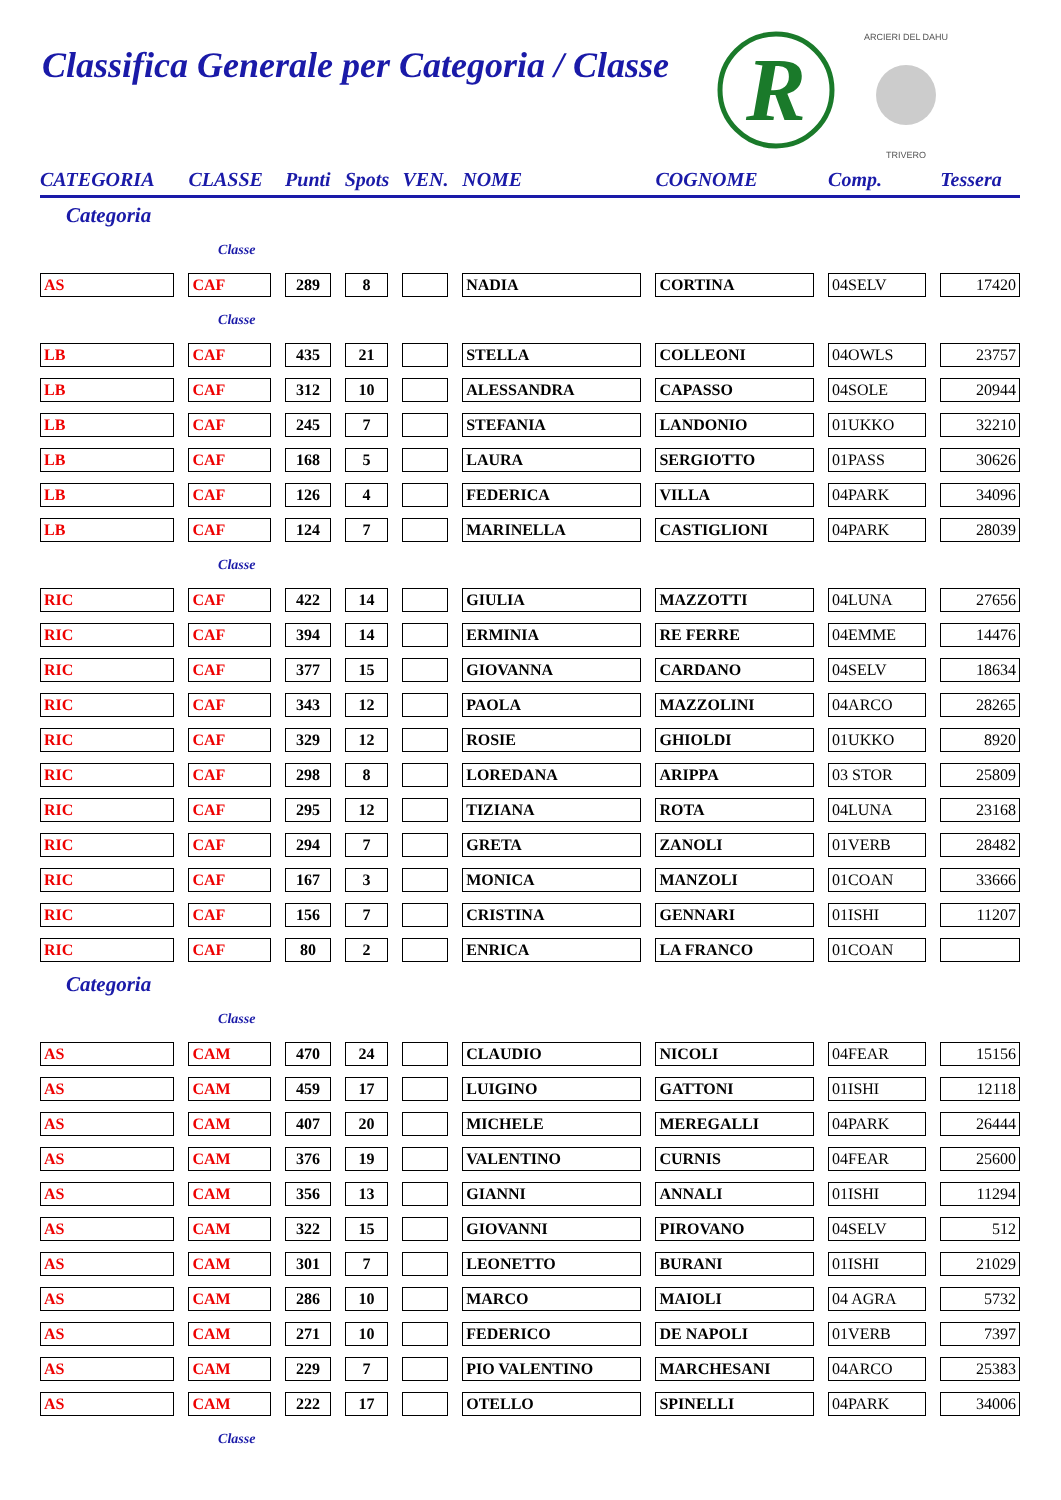Classifica Generale per Categoria / Classe
R
ARCIERI DEL DAHU
TRIVERO
| CATEGORIA | CLASSE | Punti | Spots | VEN. | NOME | COGNOME | Comp. | Tessera |
| --- | --- | --- | --- | --- | --- | --- | --- | --- |
| Categoria | | | | | | | | |
| | Classe | | | | | | | |
| AS | CAF | 289 | 8 | | NADIA | CORTINA | 04SELV | 17420 |
| | Classe | | | | | | | |
| LB | CAF | 435 | 21 | | STELLA | COLLEONI | 04OWLS | 23757 |
| LB | CAF | 312 | 10 | | ALESSANDRA | CAPASSO | 04SOLE | 20944 |
| LB | CAF | 245 | 7 | | STEFANIA | LANDONIO | 01UKKO | 32210 |
| LB | CAF | 168 | 5 | | LAURA | SERGIOTTO | 01PASS | 30626 |
| LB | CAF | 126 | 4 | | FEDERICA | VILLA | 04PARK | 34096 |
| LB | CAF | 124 | 7 | | MARINELLA | CASTIGLIONI | 04PARK | 28039 |
| | Classe | | | | | | | |
| RIC | CAF | 422 | 14 | | GIULIA | MAZZOTTI | 04LUNA | 27656 |
| RIC | CAF | 394 | 14 | | ERMINIA | RE FERRE | 04EMME | 14476 |
| RIC | CAF | 377 | 15 | | GIOVANNA | CARDANO | 04SELV | 18634 |
| RIC | CAF | 343 | 12 | | PAOLA | MAZZOLINI | 04ARCO | 28265 |
| RIC | CAF | 329 | 12 | | ROSIE | GHIOLDI | 01UKKO | 8920 |
| RIC | CAF | 298 | 8 | | LOREDANA | ARIPPA | 03 STOR | 25809 |
| RIC | CAF | 295 | 12 | | TIZIANA | ROTA | 04LUNA | 23168 |
| RIC | CAF | 294 | 7 | | GRETA | ZANOLI | 01VERB | 28482 |
| RIC | CAF | 167 | 3 | | MONICA | MANZOLI | 01COAN | 33666 |
| RIC | CAF | 156 | 7 | | CRISTINA | GENNARI | 01ISHI | 11207 |
| RIC | CAF | 80 | 2 | | ENRICA | LA FRANCO | 01COAN | |
| Categoria | | | | | | | | |
| | Classe | | | | | | | |
| AS | CAM | 470 | 24 | | CLAUDIO | NICOLI | 04FEAR | 15156 |
| AS | CAM | 459 | 17 | | LUIGINO | GATTONI | 01ISHI | 12118 |
| AS | CAM | 407 | 20 | | MICHELE | MEREGALLI | 04PARK | 26444 |
| AS | CAM | 376 | 19 | | VALENTINO | CURNIS | 04FEAR | 25600 |
| AS | CAM | 356 | 13 | | GIANNI | ANNALI | 01ISHI | 11294 |
| AS | CAM | 322 | 15 | | GIOVANNI | PIROVANO | 04SELV | 512 |
| AS | CAM | 301 | 7 | | LEONETTO | BURANI | 01ISHI | 21029 |
| AS | CAM | 286 | 10 | | MARCO | MAIOLI | 04 AGRA | 5732 |
| AS | CAM | 271 | 10 | | FEDERICO | DE NAPOLI | 01VERB | 7397 |
| AS | CAM | 229 | 7 | | PIO VALENTINO | MARCHESANI | 04ARCO | 25383 |
| AS | CAM | 222 | 17 | | OTELLO | SPINELLI | 04PARK | 34006 |
| | Classe | | | | | | | |